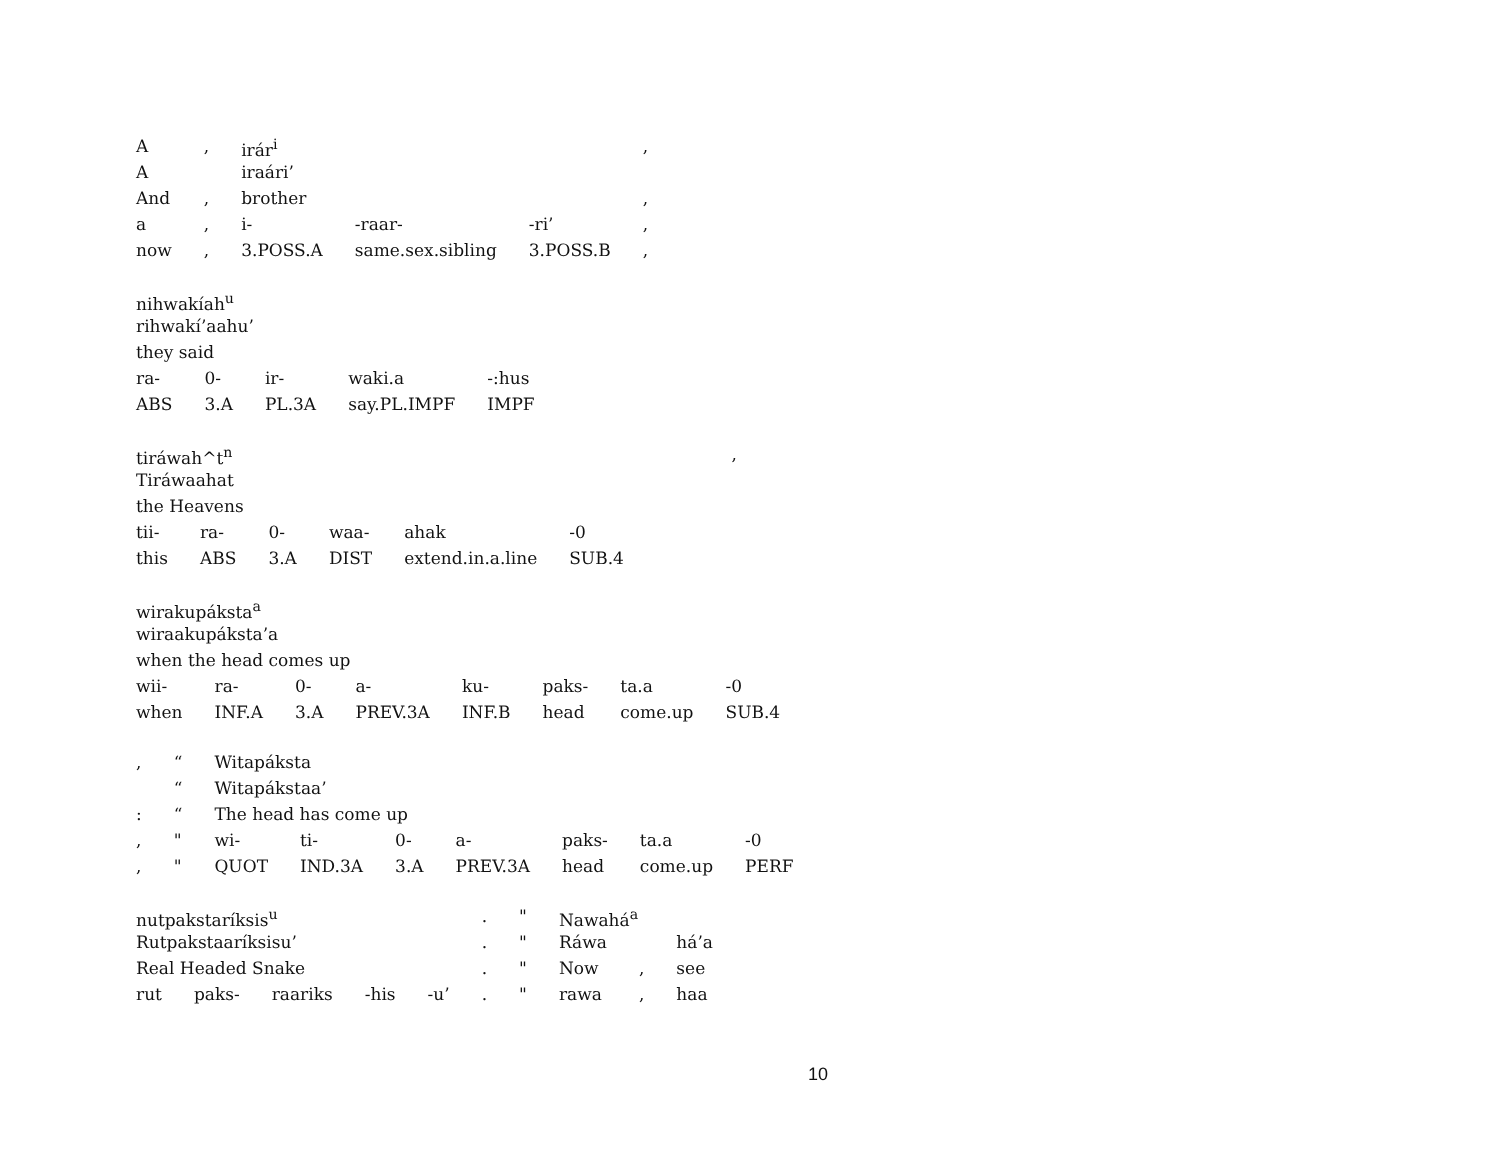| A | , | irár<sup>i</sup> | | | , |
| A | | iraári’ | | | |
| And | , | brother | | | , |
| a | , | i- | -raar- | -ri’ | , |
| now | , | 3.POSS.A | same.sex.sibling | 3.POSS.B | , |
| nihwakíah<sup>u</sup> | | | | |
| rihwakí’aahu’ | | | | |
| they said | | | | |
| ra- | 0- | ir- | waki.a | -:hus |
| ABS | 3.A | PL.3A | say.PL.IMPF | IMPF |
| tiráwah^t<sup>n</sup> | | | | | | , |
| Tiráwaahat | | | | | | |
| the Heavens | | | | | | |
| tii- | ra- | 0- | waa- | ahak | -0 | |
| this | ABS | 3.A | DIST | extend.in.a.line | SUB.4 | |
| wirakupáksta<sup>a</sup> | | | | | | | |
| wiraakupáksta’a | | | | | | | |
| when the head comes up | | | | | | | |
| wii- | ra- | 0- | a- | ku- | paks- | ta.a | -0 |
| when | INF.A | 3.A | PREV.3A | INF.B | head | come.up | SUB.4 |
| , | “ | Witapáksta | | | | | | |
| | “ | Witapákstaa’ | | | | | | |
| : | “ | The head has come up | | | | | | |
| , | " | wi- | ti- | 0- | a- | paks- | ta.a | -0 |
| , | " | QUOT | IND.3A | 3.A | PREV.3A | head | come.up | PERF |
| nutpakstaríksis<sup>u</sup> | | | | | . | " | Nawahá<sup>a</sup> | | |
| Rutpakstaaríksisu’ | | | | | . | " | Ráwa | | há’a |
| Real Headed Snake | | | | | . | " | Now | , | see |
| rut | paks- | raariks | -his | -u’ | . | " | rawa | , | haa |
10